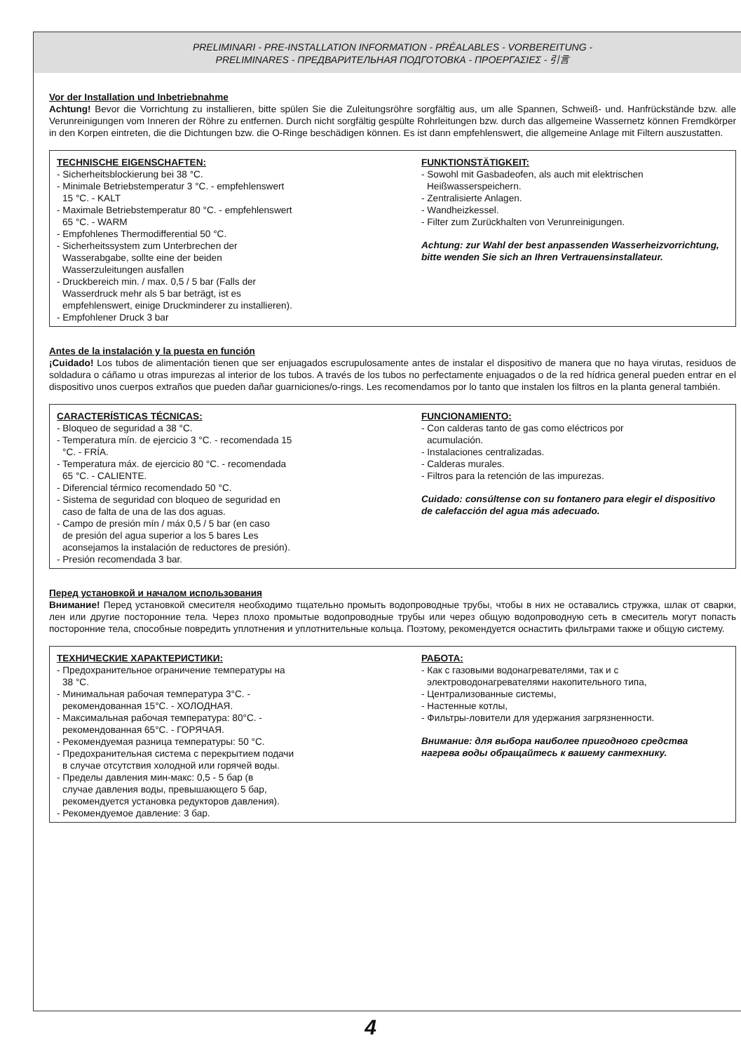PRELIMINARI - PRE-INSTALLATION INFORMATION - PRÉALABLES - VORBEREITUNG -
PRELIMINARES - ПРЕДВАРИТЕЛЬНАЯ ПОДГОТОВКА - ΠΡΟΕΡΓΑΣΙΕΣ - 引言
Vor der Installation und Inbetriebnahme
Achtung! Bevor die Vorrichtung zu installieren, bitte spülen Sie die Zuleitungsröhre sorgfältig aus, um alle Spannen, Schweiß- und. Hanfrückstände bzw. alle Verunreinigungen vom Inneren der Röhre zu entfernen. Durch nicht sorgfältig gespülte Rohrleitungen bzw. durch das allgemeine Wassernetz können Fremdkörper in den Korpen eintreten, die die Dichtungen bzw. die O-Ringe beschädigen können. Es ist dann empfehlenswert, die allgemeine Anlage mit Filtern auszustatten.
TECHNISCHE EIGENSCHAFTEN:
- Sicherheitsblockierung bei 38 °C.
- Minimale Betriebstemperatur 3 °C. - empfehlenswert
15 °C. - KALT
- Maximale Betriebstemperatur 80 °C. - empfehlenswert
65 °C. - WARM
- Empfohlenes Thermodifferential 50 °C.
- Sicherheitssystem zum Unterbrechen der
Wasserabgabe, sollte eine der beiden
Wasserzuleitungen ausfallen
- Druckbereich min. / max. 0,5 / 5 bar (Falls der
Wasserdruck mehr als 5 bar beträgt, ist es
empfehlenswert, einige Druckminderer zu installieren).
- Empfohlener Druck 3 bar
FUNKTIONSTÄTIGKEIT:
- Sowohl mit Gasbadeofen, als auch mit elektrischen
Heißwasserspeichern.
- Zentralisierte Anlagen.
- Wandheizkessel.
- Filter zum Zurückhalten von Verunreinigungen.
Achtung: zur Wahl der best anpassenden Wasserheizvorrichtung, bitte wenden Sie sich an Ihren Vertrauensinstallateur.
Antes de la instalación y la puesta en función
¡Cuidado! Los tubos de alimentación tienen que ser enjuagados escrupulosamente antes de instalar el dispositivo de manera que no haya virutas, residuos de soldadura o cáñamo u otras impurezas al interior de los tubos. A través de los tubos no perfectamente enjuagados o de la red hídrica general pueden entrar en el dispositivo unos cuerpos extraños que pueden dañar guarniciones/o-rings. Les recomendamos por lo tanto que instalen los filtros en la planta general también.
CARACTERÍSTICAS TÉCNICAS:
- Bloqueo de seguridad a 38 °C.
- Temperatura mín. de ejercicio 3 °C. - recomendada 15
°C. - FRÍA.
- Temperatura máx. de ejercicio 80 °C. - recomendada
65 °C. - CALIENTE.
- Diferencial térmico recomendado 50 °C.
- Sistema de seguridad con bloqueo de seguridad en
caso de falta de una de las dos aguas.
- Campo de presión mín / máx 0,5 / 5 bar (en caso
de presión del agua superior a los 5 bares Les
aconsejamos la instalación de reductores de presión).
- Presión recomendada 3 bar.
FUNCIONAMIENTO:
- Con calderas tanto de gas como eléctricos por
acumulación.
- Instalaciones centralizadas.
- Calderas murales.
- Filtros para la retención de las impurezas.
Cuidado: consúltense con su fontanero para elegir el dispositivo de calefacción del agua más adecuado.
Перед установкой и началом использования
Внимание! Перед установкой смесителя необходимо тщательно промыть водопроводные трубы, чтобы в них не оставались стружка, шлак от сварки, лен или другие посторонние тела. Через плохо промытые водопроводные трубы или через общую водопроводную сеть в смеситель могут попасть посторонние тела, способные повредить уплотнения и уплотнительные кольца. Поэтому, рекомендуется оснастить фильтрами также и общую систему.
ТЕХНИЧЕСКИЕ ХАРАКТЕРИСТИКИ:
- Предохранительное ограничение температуры на
38 °C.
- Минимальная рабочая температура 3°C. -
рекомендованная 15°C. - ХОЛОДНАЯ.
- Максимальная рабочая температура: 80°C. -
рекомендованная 65°C. - ГОРЯЧАЯ.
- Рекомендуемая разница температуры: 50 °C.
- Предохранительная система с перекрытием подачи
в случае отсутствия холодной или горячей воды.
- Пределы давления мин-макс: 0,5 - 5 бар (в
случае давления воды, превышающего 5 бар,
рекомендуется установка редукторов давления).
- Рекомендуемое давление: 3 бар.
РАБОТА:
- Как с газовыми водонагревателями, так и с
электроводонагревателями накопительного типа,
- Централизованные системы,
- Настенные котлы,
- Фильтры-ловители для удержания загрязненности.
Внимание: для выбора наиболее пригодного средства нагрева воды обращайтесь к вашему сантехнику.
4